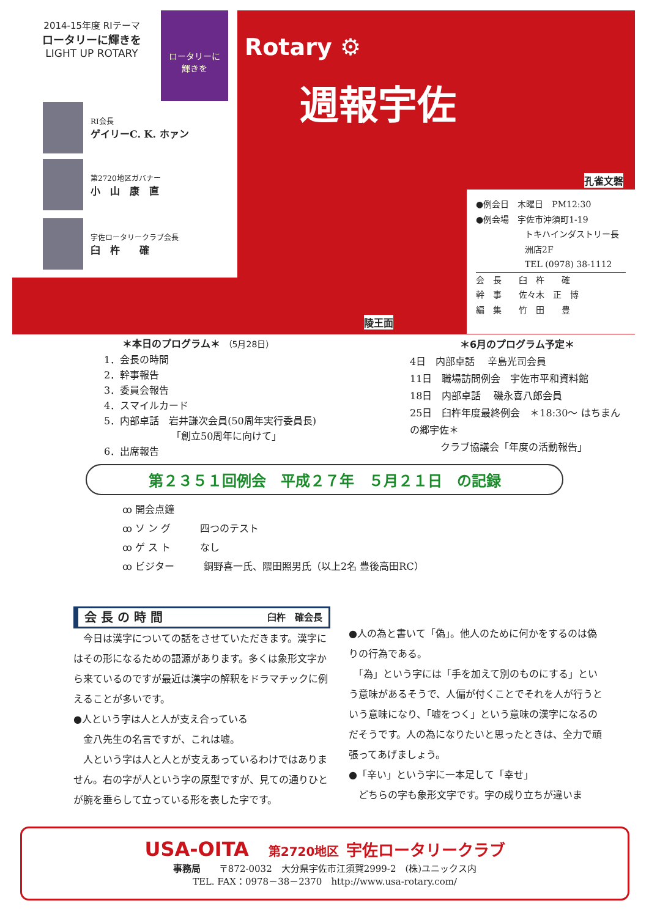2014-15年度 RIテーマ
ロータリーに輝きを
LIGHT UP ROTARY
ロータリーに
輝きを
RI会長
ゲイリーC. K. ホァン
第2720地区ガバナー
小　山　康　直
宇佐ロータリークラブ会長
臼　杵　　確
Rotary ⚙
週報宇佐
孔雀文磬
陵王面
●例会日　木曜日　PM12:30
●例会場　宇佐市沖須町1-19
トキハインダストリー長洲店2F
TEL (0978) 38-1112
会　長　　臼　杵　　確
幹　事　　佐々木　正　博
編　集　　竹　田　　豊
＊本日のプログラム＊ （5月28日）
1．会長の時間
2．幹事報告
3．委員会報告
4．スマイルカード
5．内部卓話　岩井謙次会員(50周年実行委員長)
「創立50周年に向けて」
6．出席報告
＊6月のプログラム予定＊
4日　内部卓話　 辛島光司会員
11日　職場訪問例会　宇佐市平和資料館
18日　内部卓話　 磯永喜八郎会員
25日　臼杵年度最終例会　＊18:30～ はちまんの郷宇佐＊
クラブ協議会「年度の活動報告」
第２３５１回例会　平成２７年　５月２１日　の記録
ꝏ 開会点鐘
ꝏ ソ ン グ　　　四つのテスト
ꝏ ゲ ス ト　　　なし
ꝏ ビジター　　　銅野喜一氏、隈田照男氏（以上2名 豊後高田RC）
会 長 の 時 間 臼杵　確会長
　今日は漢字についての話をさせていただきます。漢字にはその形になるための語源があります。多くは象形文字から来ているのですが最近は漢字の解釈をドラマチックに例えることが多いです。
●人という字は人と人が支え合っている
　金八先生の名言ですが、これは嘘。
　人という字は人と人とが支えあっているわけではありません。右の字が人という字の原型ですが、見ての通りひとが腕を垂らして立っている形を表した字です。
●人の為と書いて「偽」。他人のために何かをするのは偽りの行為である。
　「為」という字には「手を加えて別のものにする」という意味があるそうで、人偏が付くことでそれを人が行うという意味になり、「嘘をつく」という意味の漢字になるのだそうです。人の為になりたいと思ったときは、全力で頑張ってあげましょう。
●「辛い」という字に一本足して「幸せ」
　どちらの字も象形文字です。字の成り立ちが違いま
USA-OITA　第2720地区 宇佐ロータリークラブ
事務局　　〒872-0032　大分県宇佐市江須賀2999-2　(株)ユニックス内
TEL. FAX：0978－38－2370　http://www.usa-rotary.com/